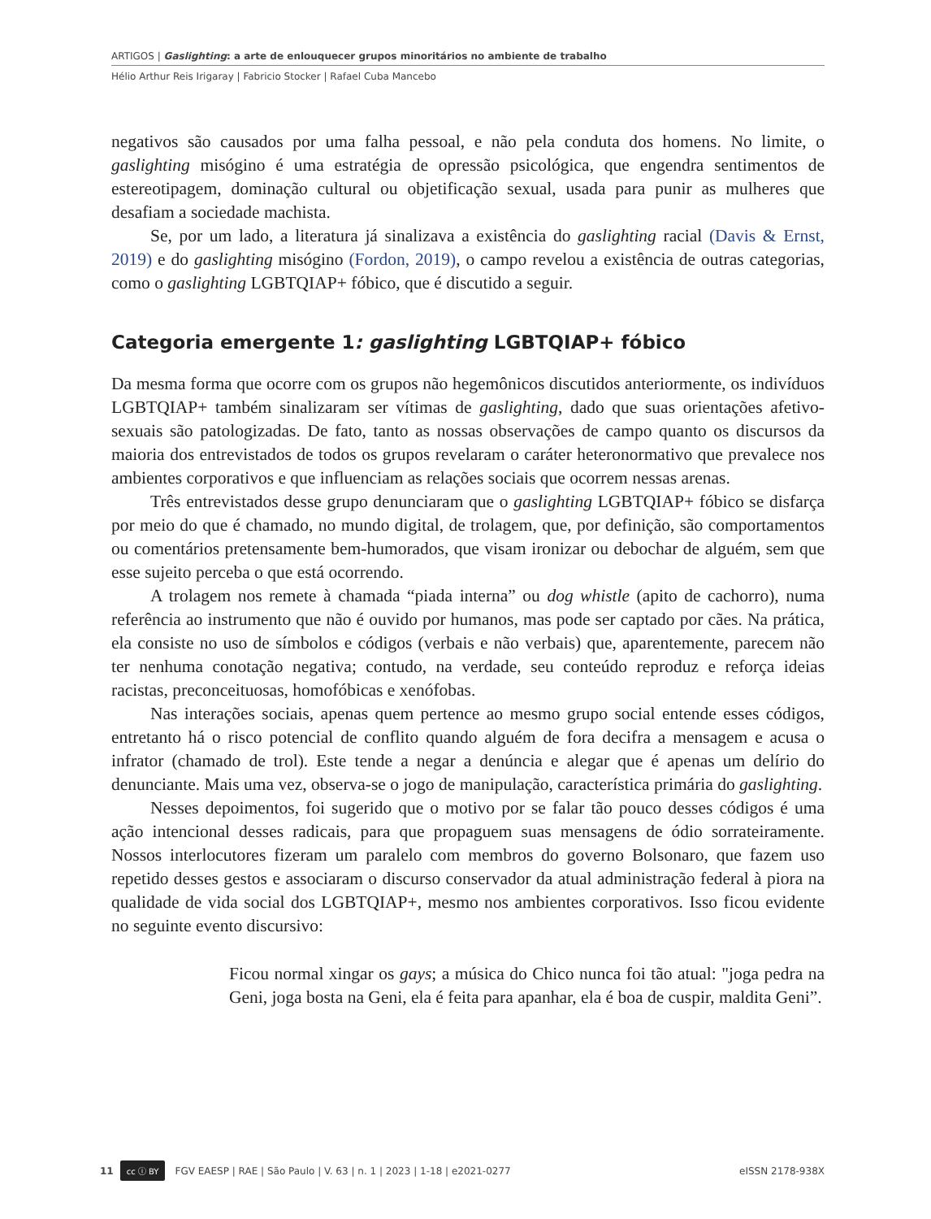ARTIGOS | Gaslighting: a arte de enlouquecer grupos minoritários no ambiente de trabalho
Hélio Arthur Reis Irigaray | Fabricio Stocker | Rafael Cuba Mancebo
negativos são causados por uma falha pessoal, e não pela conduta dos homens. No limite, o gaslighting misógino é uma estratégia de opressão psicológica, que engendra sentimentos de estereotipagem, dominação cultural ou objetificação sexual, usada para punir as mulheres que desafiam a sociedade machista.
Se, por um lado, a literatura já sinalizava a existência do gaslighting racial (Davis & Ernst, 2019) e do gaslighting misógino (Fordon, 2019), o campo revelou a existência de outras categorias, como o gaslighting LGBTQIAP+ fóbico, que é discutido a seguir.
Categoria emergente 1: gaslighting LGBTQIAP+ fóbico
Da mesma forma que ocorre com os grupos não hegemônicos discutidos anteriormente, os indivíduos LGBTQIAP+ também sinalizaram ser vítimas de gaslighting, dado que suas orientações afetivo-sexuais são patologizadas. De fato, tanto as nossas observações de campo quanto os discursos da maioria dos entrevistados de todos os grupos revelaram o caráter heteronormativo que prevalece nos ambientes corporativos e que influenciam as relações sociais que ocorrem nessas arenas.
Três entrevistados desse grupo denunciaram que o gaslighting LGBTQIAP+ fóbico se disfarça por meio do que é chamado, no mundo digital, de trolagem, que, por definição, são comportamentos ou comentários pretensamente bem-humorados, que visam ironizar ou debochar de alguém, sem que esse sujeito perceba o que está ocorrendo.
A trolagem nos remete à chamada “piada interna” ou dog whistle (apito de cachorro), numa referência ao instrumento que não é ouvido por humanos, mas pode ser captado por cães. Na prática, ela consiste no uso de símbolos e códigos (verbais e não verbais) que, aparentemente, parecem não ter nenhuma conotação negativa; contudo, na verdade, seu conteúdo reproduz e reforça ideias racistas, preconceituosas, homofóbicas e xenófobas.
Nas interações sociais, apenas quem pertence ao mesmo grupo social entende esses códigos, entretanto há o risco potencial de conflito quando alguém de fora decifra a mensagem e acusa o infrator (chamado de trol). Este tende a negar a denúncia e alegar que é apenas um delírio do denunciante. Mais uma vez, observa-se o jogo de manipulação, característica primária do gaslighting.
Nesses depoimentos, foi sugerido que o motivo por se falar tão pouco desses códigos é uma ação intencional desses radicais, para que propaguem suas mensagens de ódio sorrateiramente. Nossos interlocutores fizeram um paralelo com membros do governo Bolsonaro, que fazem uso repetido desses gestos e associaram o discurso conservador da atual administração federal à piora na qualidade de vida social dos LGBTQIAP+, mesmo nos ambientes corporativos. Isso ficou evidente no seguinte evento discursivo:
Ficou normal xingar os gays; a música do Chico nunca foi tão atual: "joga pedra na Geni, joga bosta na Geni, ela é feita para apanhar, ela é boa de cuspir, maldita Geni”.
11 cc ⓘ BY FGV EAESP | RAE | São Paulo | V. 63 | n. 1 | 2023 | 1-18 | e2021-0277 eISSN 2178-938X